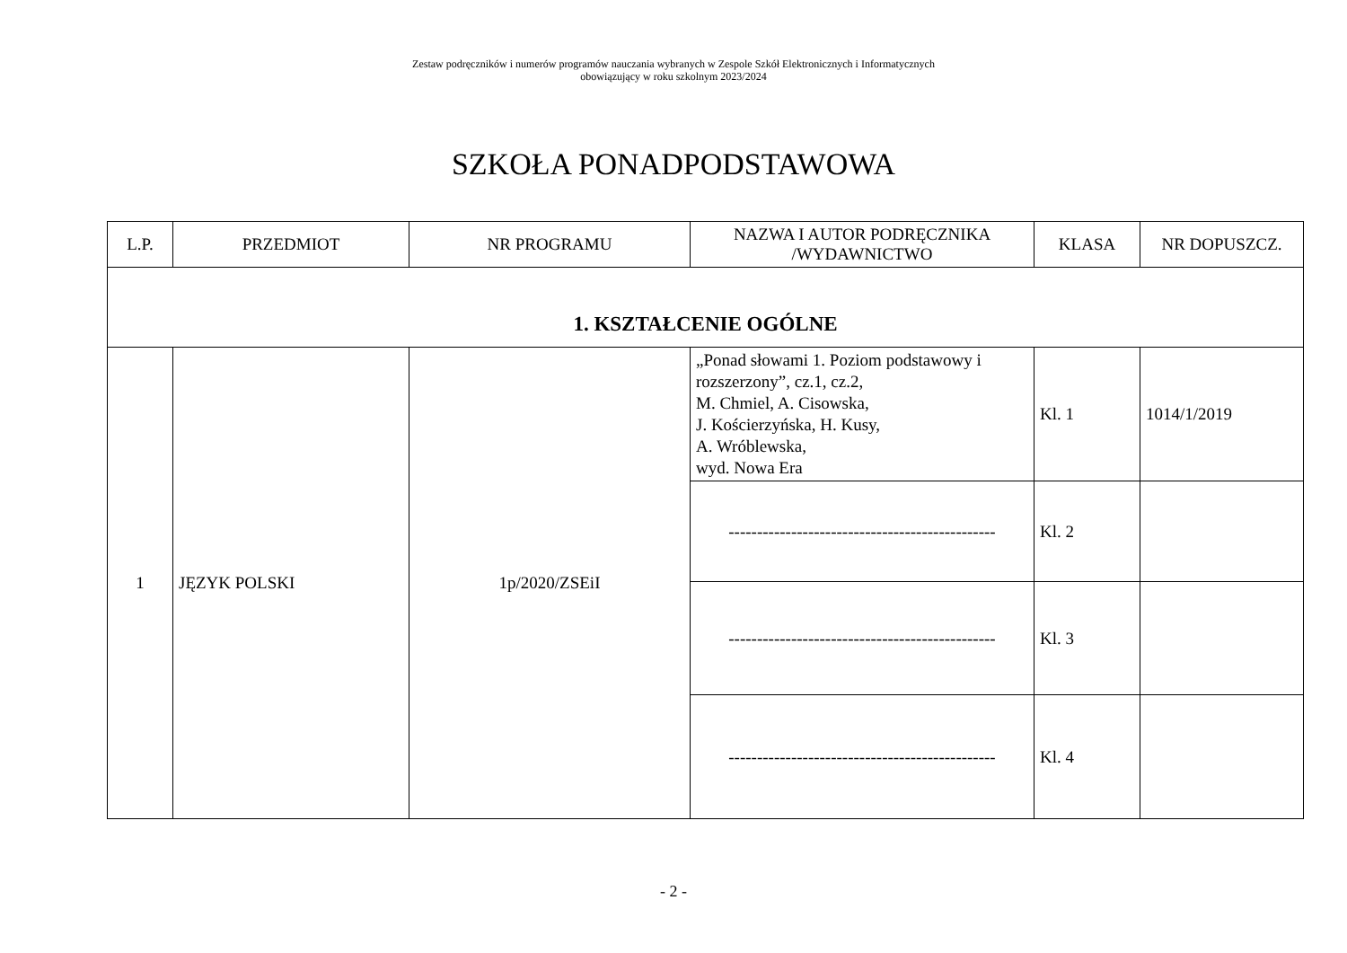Zestaw podręczników i numerów programów nauczania wybranych w Zespole Szkół Elektronicznych i Informatycznych
obowiązujący w roku szkolnym 2023/2024
SZKOŁA PONADPODSTAWOWA
| L.P. | PRZEDMIOT | NR PROGRAMU | NAZWA I AUTOR PODRĘCZNIKA /WYDAWNICTWO | KLASA | NR DOPUSZCZ. |
| --- | --- | --- | --- | --- | --- |
| 1. KSZTAŁCENIE OGÓLNE | | | | | |
| 1 | JĘZYK POLSKI | 1p/2020/ZSEiI | „Ponad słowami 1. Poziom podstawowy i rozszerzony”, cz.1, cz.2, M. Chmiel, A. Cisowska, J. Kościerzyńska, H. Kusy, A. Wróblewska, wyd. Nowa Era | Kl. 1 | 1014/1/2019 |
| | | | ----------------------------------------------- | Kl. 2 | |
| | | | ----------------------------------------------- | Kl. 3 | |
| | | | ----------------------------------------------- | Kl. 4 | |
- 2 -